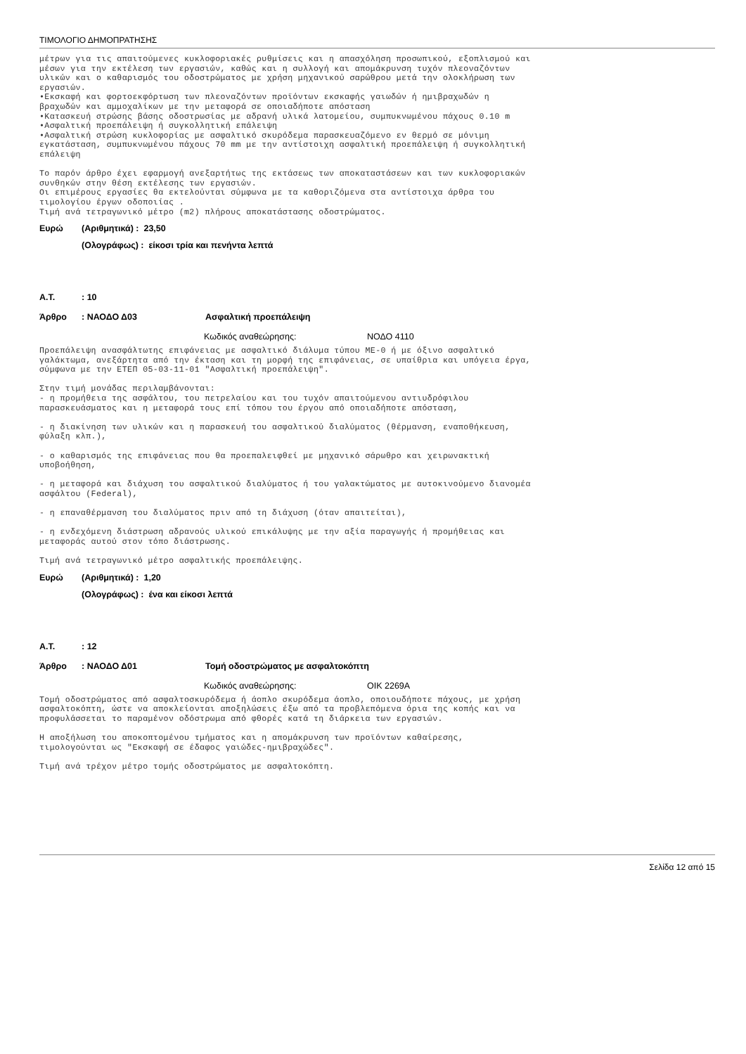ΤΙΜΟΛΟΓΙΟ ΔΗΜΟΠΡΑΤΗΣΗΣ
μέτρων για τις απαιτούμενες κυκλοφοριακές ρυθμίσεις και η απασχόληση προσωπικού, εξοπλισμού και μέσων για την εκτέλεση των εργασιών, καθώς και η συλλογή και απομάκρυνση τυχόν πλεοναζόντων υλικών και ο καθαρισμός του οδοστρώματος με χρήση μηχανικού σαρώθρου μετά την ολοκλήρωση των εργασιών. •Εκσκαφή και φορτοεκφόρτωση των πλεοναζόντων προϊόντων εκσκαφής γαιωδών ή ημιβραχωδών η βραχωδών και αμμοχαλίκων με την μεταφορά σε οποιαδήποτε απόσταση •Κατασκευή στρώσης βάσης οδοστρωσίας με αδρανή υλικά λατομείου, συμπυκνωμένου πάχους 0.10 m •Ασφαλτική προεπάλειψη ή συγκολλητική επάλειψη •Ασφαλτική στρώση κυκλοφορίας με ασφαλτικό σκυρόδεμα παρασκευαζόμενο εν θερμό σε μόνιμη εγκατάσταση, συμπυκνωμένου πάχους 70 mm με την αντίστοιχη ασφαλτική προεπάλειψη ή συγκολλητική επάλειψη Το παρόν άρθρο έχει εφαρμογή ανεξαρτήτως της εκτάσεως των αποκαταστάσεων και των κυκλοφοριακών συνθηκών στην θέση εκτέλεσης των εργασιών. Οι επιμέρους εργασίες θα εκτελούνται σύμφωνα με τα καθοριζόμενα στα αντίστοιχα άρθρα του τιμολογίου έργων οδοποιίας . Τιμή ανά τετραγωνικό μέτρο (m2) πλήρους αποκατάστασης οδοστρώματος.
Ευρώ (Αριθμητικά) : 23,50
(Ολογράφως) : είκοσι τρία και πενήντα λεπτά
Α.Τ.: 10
Άρθρο: ΝΑΟΔΟ Δ03 Ασφαλτική προεπάλειψη
Κωδικός αναθεώρησης: ΝΟΔΟ 4110
Προεπάλειψη ανασφάλτωτης επιφάνειας με ασφαλτικό διάλυμα τύπου ΜΕ-0 ή με όξινο ασφαλτικό γαλάκτωμα, ανεξάρτητα από την έκταση και τη μορφή της επιφάνειας, σε υπαίθρια και υπόγεια έργα, σύμφωνα με την ΕΤΕΠ 05-03-11-01 "Ασφαλτική προεπάλειψη". Στην τιμή μονάδας περιλαμβάνονται: - η προμήθεια της ασφάλτου, του πετρελαίου και του τυχόν απαιτούμενου αντιυδρόφιλου παρασκευάσματος και η μεταφορά τους επί τόπου του έργου από οποιαδήποτε απόσταση, - η διακίνηση των υλικών και η παρασκευή του ασφαλτικού διαλύματος (θέρμανση, εναποθήκευση, φύλαξη κλπ.), - ο καθαρισμός της επιφάνειας που θα προεπαλειφθεί με μηχανικό σάρωθρο και χειρωνακτική υποβοήθηση, - η μεταφορά και διάχυση του ασφαλτικού διαλύματος ή του γαλακτώματος με αυτοκινούμενο διανομέα ασφάλτου (Federal), - η επαναθέρμανση του διαλύματος πριν από τη διάχυση (όταν απαιτείται), - η ενδεχόμενη διάστρωση αδρανούς υλικού επικάλυψης με την αξία παραγωγής ή προμήθειας και μεταφοράς αυτού στον τόπο διάστρωσης. Τιμή ανά τετραγωνικό μέτρο ασφαλτικής προεπάλειψης.
Ευρώ (Αριθμητικά) : 1,20
(Ολογράφως) : ένα και είκοσι λεπτά
Α.Τ.: 12
Άρθρο: ΝΑΟΔΟ Δ01 Τομή οδοστρώματος με ασφαλτοκόπτη
Κωδικός αναθεώρησης: ΟΙΚ 2269Α
Τομή οδοστρώματος από ασφαλτοσκυρόδεμα ή άοπλο σκυρόδεμα άοπλο, οποιουδήποτε πάχους, με χρήση ασφαλτοκόπτη, ώστε να αποκλείονται αποξηλώσεις έξω από τα προβλεπόμενα όρια της κοπής και να προφυλάσσεται το παραμένον οδόστρωμα από φθορές κατά τη διάρκεια των εργασιών. Η αποξήλωση του αποκοπτομένου τμήματος και η απομάκρυνση των προϊόντων καθαίρεσης, τιμολογούνται ως "Εκσκαφή σε έδαφος γαιώδες-ημιβραχώδες". Τιμή ανά τρέχον μέτρο τομής οδοστρώματος με ασφαλτοκόπτη.
Σελίδα 12 από 15